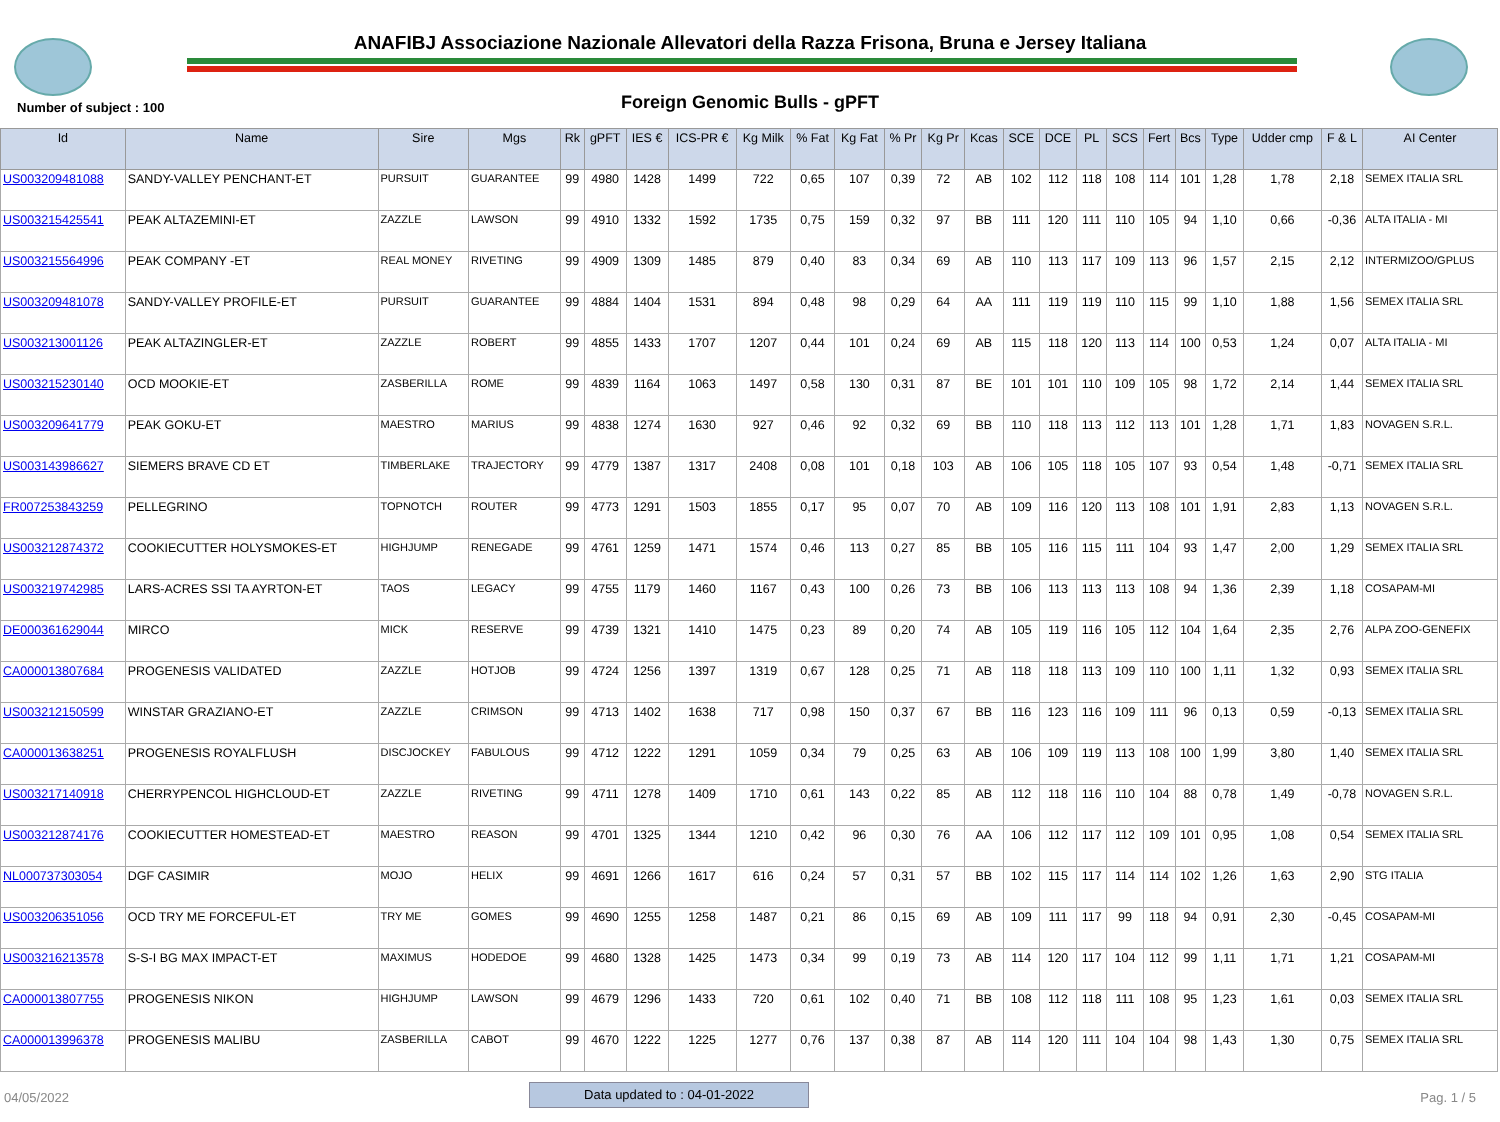ANAFIBJ Associazione Nazionale Allevatori della Razza Frisona, Bruna e Jersey Italiana
Number of subject : 100
Foreign Genomic Bulls - gPFT
| Id | Name | Sire | Mgs | Rk | gPFT | IES € | ICS-PR € | Kg Milk | % Fat | Kg Fat | % Pr | Kg Pr | Kcas | SCE | DCE | PL | SCS | Fert | Bcs | Type | Udder cmp | F & L | AI Center |
| --- | --- | --- | --- | --- | --- | --- | --- | --- | --- | --- | --- | --- | --- | --- | --- | --- | --- | --- | --- | --- | --- | --- | --- |
| US003209481088 | SANDY-VALLEY PENCHANT-ET | PURSUIT | GUARANTEE | 99 | 4980 | 1428 | 1499 | 722 | 0,65 | 107 | 0,39 | 72 | AB | 102 | 112 | 118 | 108 | 114 | 101 | 1,28 | 1,78 | 2,18 | SEMEX ITALIA SRL |
| US003215425541 | PEAK ALTAZEMINI-ET | ZAZZLE | LAWSON | 99 | 4910 | 1332 | 1592 | 1735 | 0,75 | 159 | 0,32 | 97 | BB | 111 | 120 | 111 | 110 | 105 | 94 | 1,10 | 0,66 | -0,36 | ALTA ITALIA - MI |
| US003215564996 | PEAK COMPANY -ET | REAL MONEY | RIVETING | 99 | 4909 | 1309 | 1485 | 879 | 0,40 | 83 | 0,34 | 69 | AB | 110 | 113 | 117 | 109 | 113 | 96 | 1,57 | 2,15 | 2,12 | INTERMIZOO/GPLUS |
| US003209481078 | SANDY-VALLEY PROFILE-ET | PURSUIT | GUARANTEE | 99 | 4884 | 1404 | 1531 | 894 | 0,48 | 98 | 0,29 | 64 | AA | 111 | 119 | 119 | 110 | 115 | 99 | 1,10 | 1,88 | 1,56 | SEMEX ITALIA SRL |
| US003213001126 | PEAK ALTAZINGLER-ET | ZAZZLE | ROBERT | 99 | 4855 | 1433 | 1707 | 1207 | 0,44 | 101 | 0,24 | 69 | AB | 115 | 118 | 120 | 113 | 114 | 100 | 0,53 | 1,24 | 0,07 | ALTA ITALIA - MI |
| US003215230140 | OCD MOOKIE-ET | ZASBERILLA | ROME | 99 | 4839 | 1164 | 1063 | 1497 | 0,58 | 130 | 0,31 | 87 | BE | 101 | 101 | 110 | 109 | 105 | 98 | 1,72 | 2,14 | 1,44 | SEMEX ITALIA SRL |
| US003209641779 | PEAK GOKU-ET | MAESTRO | MARIUS | 99 | 4838 | 1274 | 1630 | 927 | 0,46 | 92 | 0,32 | 69 | BB | 110 | 118 | 113 | 112 | 113 | 101 | 1,28 | 1,71 | 1,83 | NOVAGEN S.R.L. |
| US003143986627 | SIEMERS BRAVE CD ET | TIMBERLAKE | TRAJECTORY | 99 | 4779 | 1387 | 1317 | 2408 | 0,08 | 101 | 0,18 | 103 | AB | 106 | 105 | 118 | 105 | 107 | 93 | 0,54 | 1,48 | -0,71 | SEMEX ITALIA SRL |
| FR007253843259 | PELLEGRINO | TOPNOTCH | ROUTER | 99 | 4773 | 1291 | 1503 | 1855 | 0,17 | 95 | 0,07 | 70 | AB | 109 | 116 | 120 | 113 | 108 | 101 | 1,91 | 2,83 | 1,13 | NOVAGEN S.R.L. |
| US003212874372 | COOKIECUTTER HOLYSMOKES-ET | HIGHJUMP | RENEGADE | 99 | 4761 | 1259 | 1471 | 1574 | 0,46 | 113 | 0,27 | 85 | BB | 105 | 116 | 115 | 111 | 104 | 93 | 1,47 | 2,00 | 1,29 | SEMEX ITALIA SRL |
| US003219742985 | LARS-ACRES SSI TA AYRTON-ET | TAOS | LEGACY | 99 | 4755 | 1179 | 1460 | 1167 | 0,43 | 100 | 0,26 | 73 | BB | 106 | 113 | 113 | 113 | 108 | 94 | 1,36 | 2,39 | 1,18 | COSAPAM-MI |
| DE000361629044 | MIRCO | MICK | RESERVE | 99 | 4739 | 1321 | 1410 | 1475 | 0,23 | 89 | 0,20 | 74 | AB | 105 | 119 | 116 | 105 | 112 | 104 | 1,64 | 2,35 | 2,76 | ALPA ZOO-GENEFIX |
| CA000013807684 | PROGENESIS VALIDATED | ZAZZLE | HOTJOB | 99 | 4724 | 1256 | 1397 | 1319 | 0,67 | 128 | 0,25 | 71 | AB | 118 | 118 | 113 | 109 | 110 | 100 | 1,11 | 1,32 | 0,93 | SEMEX ITALIA SRL |
| US003212150599 | WINSTAR GRAZIANO-ET | ZAZZLE | CRIMSON | 99 | 4713 | 1402 | 1638 | 717 | 0,98 | 150 | 0,37 | 67 | BB | 116 | 123 | 116 | 109 | 111 | 96 | 0,13 | 0,59 | -0,13 | SEMEX ITALIA SRL |
| CA000013638251 | PROGENESIS ROYALFLUSH | DISCJOCKEY | FABULOUS | 99 | 4712 | 1222 | 1291 | 1059 | 0,34 | 79 | 0,25 | 63 | AB | 106 | 109 | 119 | 113 | 108 | 100 | 1,99 | 3,80 | 1,40 | SEMEX ITALIA SRL |
| US003217140918 | CHERRYPENCOL HIGHCLOUD-ET | ZAZZLE | RIVETING | 99 | 4711 | 1278 | 1409 | 1710 | 0,61 | 143 | 0,22 | 85 | AB | 112 | 118 | 116 | 110 | 104 | 88 | 0,78 | 1,49 | -0,78 | NOVAGEN S.R.L. |
| US003212874176 | COOKIECUTTER HOMESTEAD-ET | MAESTRO | REASON | 99 | 4701 | 1325 | 1344 | 1210 | 0,42 | 96 | 0,30 | 76 | AA | 106 | 112 | 117 | 112 | 109 | 101 | 0,95 | 1,08 | 0,54 | SEMEX ITALIA SRL |
| NL000737303054 | DGF CASIMIR | MOJO | HELIX | 99 | 4691 | 1266 | 1617 | 616 | 0,24 | 57 | 0,31 | 57 | BB | 102 | 115 | 117 | 114 | 114 | 102 | 1,26 | 1,63 | 2,90 | STG ITALIA |
| US003206351056 | OCD TRY ME FORCEFUL-ET | TRY ME | GOMES | 99 | 4690 | 1255 | 1258 | 1487 | 0,21 | 86 | 0,15 | 69 | AB | 109 | 111 | 117 | 99 | 118 | 94 | 0,91 | 2,30 | -0,45 | COSAPAM-MI |
| US003216213578 | S-S-I BG MAX IMPACT-ET | MAXIMUS | HODEDOE | 99 | 4680 | 1328 | 1425 | 1473 | 0,34 | 99 | 0,19 | 73 | AB | 114 | 120 | 117 | 104 | 112 | 99 | 1,11 | 1,71 | 1,21 | COSAPAM-MI |
| CA000013807755 | PROGENESIS NIKON | HIGHJUMP | LAWSON | 99 | 4679 | 1296 | 1433 | 720 | 0,61 | 102 | 0,40 | 71 | BB | 108 | 112 | 118 | 111 | 108 | 95 | 1,23 | 1,61 | 0,03 | SEMEX ITALIA SRL |
| CA000013996378 | PROGENESIS MALIBU | ZASBERILLA | CABOT | 99 | 4670 | 1222 | 1225 | 1277 | 0,76 | 137 | 0,38 | 87 | AB | 114 | 120 | 111 | 104 | 104 | 98 | 1,43 | 1,30 | 0,75 | SEMEX ITALIA SRL |
04/05/2022
Data updated to : 04-01-2022
Pag. 1 / 5